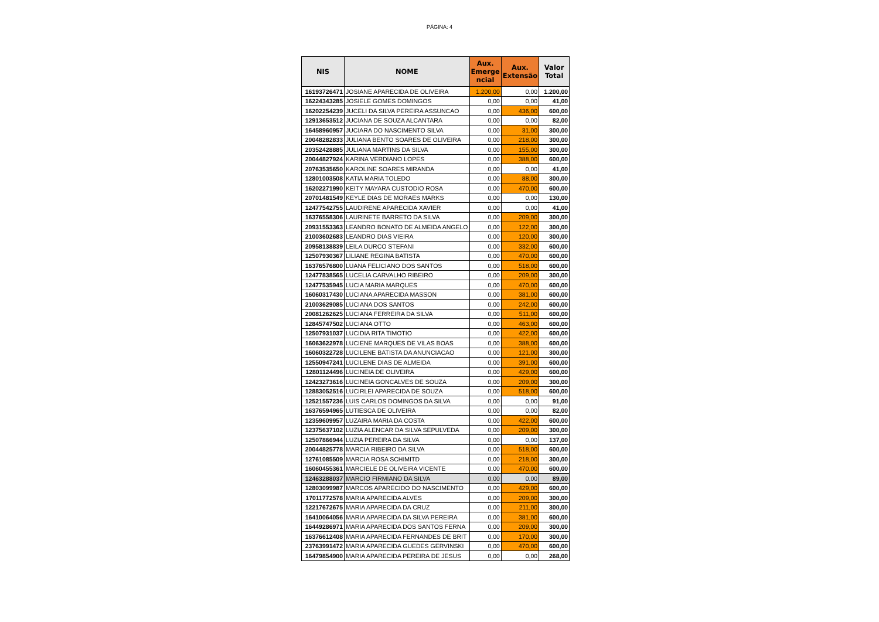PÁGINA: 4
| NIS | NOME | Aux. Emerge ncial | Aux. Extensão | Valor Total |
| --- | --- | --- | --- | --- |
| 16193726471 | JOSIANE APARECIDA DE OLIVEIRA | 1.200,00 | 0,00 | 1.200,00 |
| 16224343285 | JOSIELE GOMES DOMINGOS | 0,00 | 0,00 | 41,00 |
| 16202254239 | JUCELI DA SILVA PEREIRA ASSUNCAO | 0,00 | 436,00 | 600,00 |
| 12913653512 | JUCIANA DE SOUZA ALCANTARA | 0,00 | 0,00 | 82,00 |
| 16458960957 | JUCIARA DO NASCIMENTO SILVA | 0,00 | 31,00 | 300,00 |
| 20048282833 | JULIANA BENTO SOARES DE OLIVEIRA | 0,00 | 218,00 | 300,00 |
| 20352428885 | JULIANA MARTINS DA SILVA | 0,00 | 155,00 | 300,00 |
| 20044827924 | KARINA VERDIANO LOPES | 0,00 | 388,00 | 600,00 |
| 20763535650 | KAROLINE SOARES MIRANDA | 0,00 | 0,00 | 41,00 |
| 12801003508 | KATIA MARIA TOLEDO | 0,00 | 88,00 | 300,00 |
| 16202271990 | KEITY MAYARA CUSTODIO ROSA | 0,00 | 470,00 | 600,00 |
| 20701481549 | KEYLE DIAS DE MORAES MARKS | 0,00 | 0,00 | 130,00 |
| 12477542755 | LAUDIRENE APARECIDA XAVIER | 0,00 | 0,00 | 41,00 |
| 16376558306 | LAURINETE BARRETO DA SILVA | 0,00 | 209,00 | 300,00 |
| 20931553363 | LEANDRO BONATO DE ALMEIDA ANGELO | 0,00 | 122,00 | 300,00 |
| 21003602683 | LEANDRO DIAS VIEIRA | 0,00 | 120,00 | 300,00 |
| 20958138839 | LEILA DURCO STEFANI | 0,00 | 332,00 | 600,00 |
| 12507930367 | LILIANE REGINA BATISTA | 0,00 | 470,00 | 600,00 |
| 16376576800 | LUANA FELICIANO DOS SANTOS | 0,00 | 518,00 | 600,00 |
| 12477838565 | LUCELIA CARVALHO RIBEIRO | 0,00 | 209,00 | 300,00 |
| 12477535945 | LUCIA MARIA MARQUES | 0,00 | 470,00 | 600,00 |
| 16060317430 | LUCIANA APARECIDA MASSON | 0,00 | 381,00 | 600,00 |
| 21003629085 | LUCIANA DOS SANTOS | 0,00 | 242,00 | 600,00 |
| 20081262625 | LUCIANA FERREIRA DA SILVA | 0,00 | 511,00 | 600,00 |
| 12845747502 | LUCIANA OTTO | 0,00 | 463,00 | 600,00 |
| 12507931037 | LUCIDIA RITA TIMOTIO | 0,00 | 422,00 | 600,00 |
| 16063622978 | LUCIENE MARQUES DE VILAS BOAS | 0,00 | 388,00 | 600,00 |
| 16060322728 | LUCILENE BATISTA DA ANUNCIACAO | 0,00 | 121,00 | 300,00 |
| 12550947241 | LUCILENE DIAS DE ALMEIDA | 0,00 | 391,00 | 600,00 |
| 12801124496 | LUCINEIA DE OLIVEIRA | 0,00 | 429,00 | 600,00 |
| 12423273616 | LUCINEIA GONCALVES DE SOUZA | 0,00 | 209,00 | 300,00 |
| 12883052516 | LUCIRLEI APARECIDA DE SOUZA | 0,00 | 518,00 | 600,00 |
| 12521557236 | LUIS CARLOS DOMINGOS DA SILVA | 0,00 | 0,00 | 91,00 |
| 16376594965 | LUTIESCA DE OLIVEIRA | 0,00 | 0,00 | 82,00 |
| 12359609957 | LUZAIRA MARIA DA COSTA | 0,00 | 422,00 | 600,00 |
| 12375637102 | LUZIA ALENCAR DA SILVA SEPULVEDA | 0,00 | 209,00 | 300,00 |
| 12507866944 | LUZIA PEREIRA DA SILVA | 0,00 | 0,00 | 137,00 |
| 20044825778 | MARCIA RIBEIRO DA SILVA | 0,00 | 518,00 | 600,00 |
| 12761085509 | MARCIA ROSA SCHIMITD | 0,00 | 218,00 | 300,00 |
| 16060455361 | MARCIELE DE OLIVEIRA VICENTE | 0,00 | 470,00 | 600,00 |
| 12463288037 | MARCIO FIRMIANO DA SILVA | 0,00 | 0,00 | 89,00 |
| 12803099987 | MARCOS APARECIDO DO NASCIMENTO | 0,00 | 429,00 | 600,00 |
| 17011772578 | MARIA APARECIDA ALVES | 0,00 | 209,00 | 300,00 |
| 12217672675 | MARIA APARECIDA DA CRUZ | 0,00 | 211,00 | 300,00 |
| 16410064056 | MARIA APARECIDA DA SILVA PEREIRA | 0,00 | 381,00 | 600,00 |
| 16449286971 | MARIA APARECIDA DOS SANTOS FERNA | 0,00 | 209,00 | 300,00 |
| 16376612408 | MARIA APARECIDA FERNANDES DE BRIT | 0,00 | 170,00 | 300,00 |
| 23763991472 | MARIA APARECIDA GUEDES GERVINSKI | 0,00 | 470,00 | 600,00 |
| 16479854900 | MARIA APARECIDA PEREIRA DE JESUS | 0,00 | 0,00 | 268,00 |